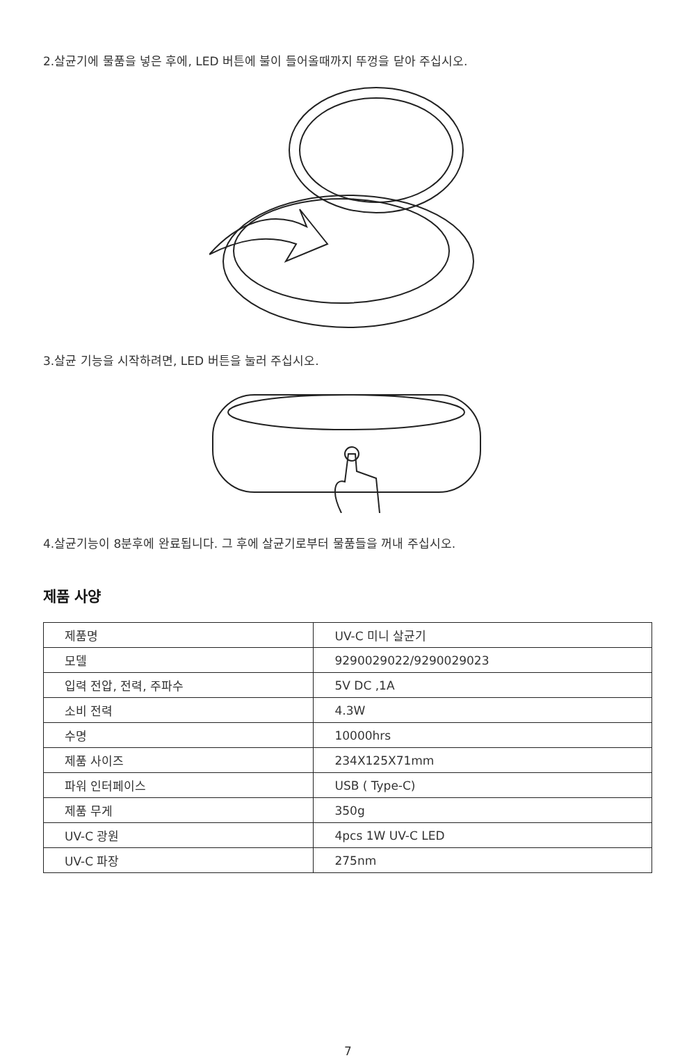2.살균기에 물품을 넣은 후에, LED 버튼에 불이 들어올때까지 뚜껑을 닫아 주십시오.
3.살균 기능을 시작하려면, LED 버튼을 눌러 주십시오.
4.살균기능이 8분후에 완료됩니다. 그 후에 살균기로부터 물품들을 꺼내 주십시오.
제품 사양
| 제품명 | UV-C 미니 살균기 |
| 모델 | 9290029022/9290029023 |
| 입력 전압, 전력, 주파수 | 5V DC ,1A |
| 소비 전력 | 4.3W |
| 수명 | 10000hrs |
| 제품 사이즈 | 234X125X71mm |
| 파워 인터페이스 | USB ( Type-C) |
| 제품 무게 | 350g |
| UV-C 광원 | 4pcs 1W UV-C LED |
| UV-C 파장 | 275nm |
7